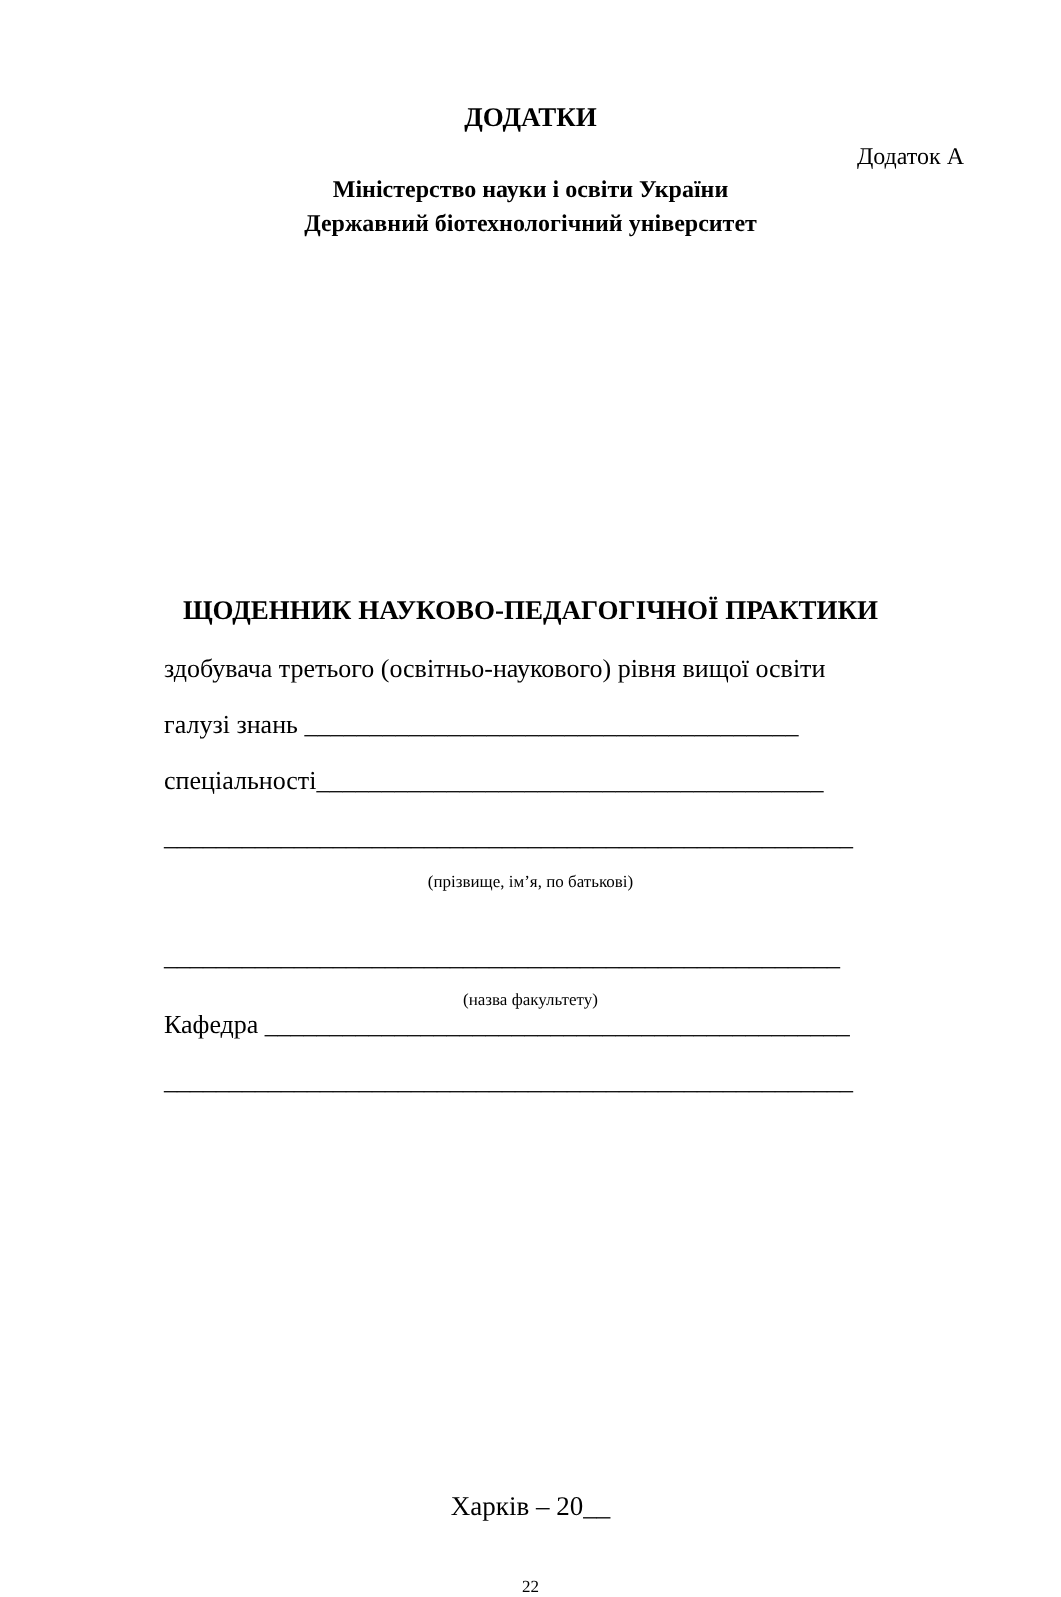ДОДАТКИ
Додаток А
Міністерство науки і освіти України
Державний біотехнологічний університет
ЩОДЕННИК НАУКОВО-ПЕДАГОГІЧНОЇ ПРАКТИКИ
здобувача третього (освітньо-наукового) рівня вищої освіти
галузі знань ______________________________________
спеціальності_______________________________________
_____________________________________________________
(прізвище, ім’я, по батькові)
____________________________________________________
(назва факультету)
Кафедра _____________________________________________
_____________________________________________________
Харків – 20__
22